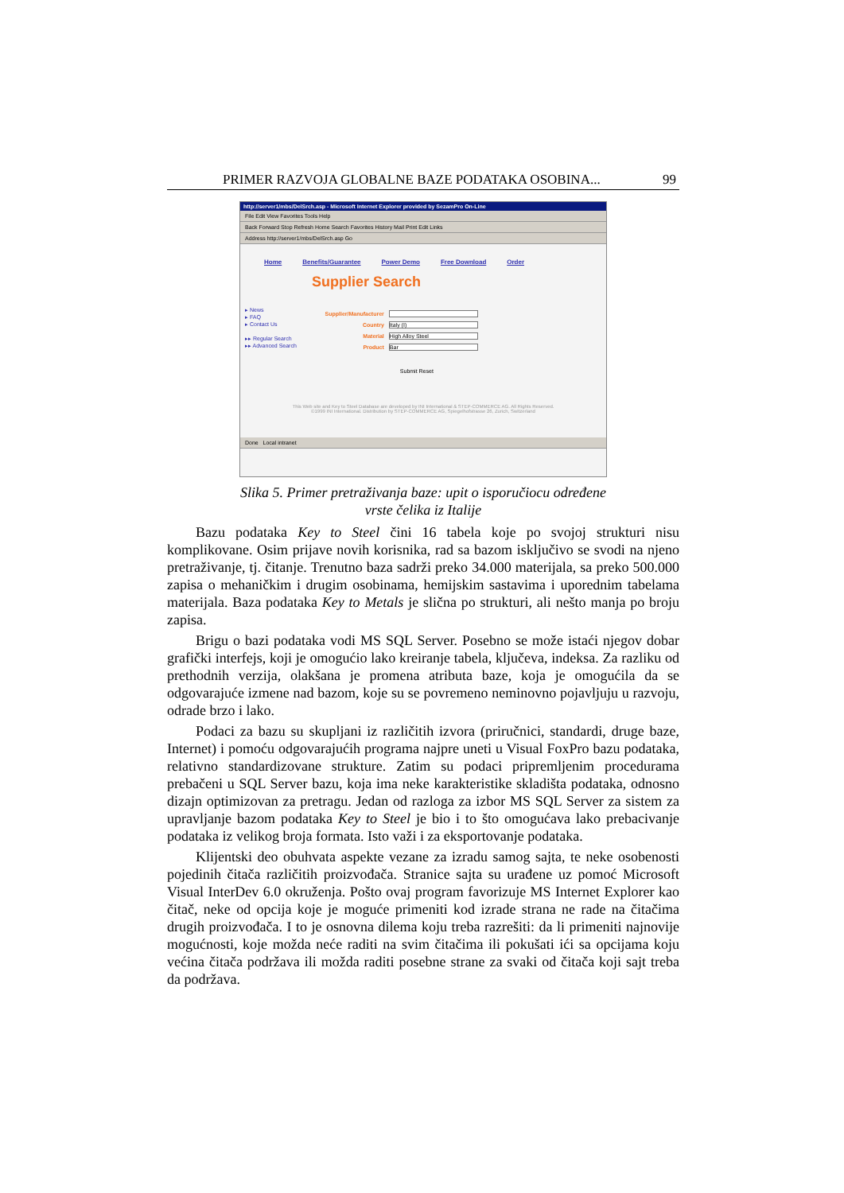PRIMER RAZVOJA GLOBALNE BAZE PODATAKA OSOBINA... 99
http://server1/mbs/DelSrch.asp - Microsoft Internet Explorer provided by SezamPro On-Line
File Edit View Favorites Tools Help
Back Forward Stop Refresh Home Search Favorites History Mail Print Edit Links
Address http://server1/mbs/DelSrch.asp Go
Home Benefits/Guarantee Power Demo Free Download Order
Supplier Search
▸ News
▸ FAQ
▸ Contact Us
▸▸ Regular Search
▸▸ Advanced Search
Supplier/Manufacturer
Country Italy (I)
Material High Alloy Steel
Product Bar
Submit Reset
This Web site and Key to Steel Database are developed by INI International & STEP-COMMERCE AG. All Rights Reserved.
©1999 INI International. Distribution by STEP-COMMERCE AG, Spiegelhofstrasse 26, Zurich, Switzerland
Done Local intranet
Slika 5. Primer pretraživanja baze: upit o isporučiocu određene
vrste čelika iz Italije
Bazu podataka Key to Steel čini 16 tabela koje po svojoj strukturi nisu komplikovane. Osim prijave novih korisnika, rad sa bazom isključivo se svodi na njeno pretraživanje, tj. čitanje. Trenutno baza sadrži preko 34.000 materijala, sa preko 500.000 zapisa o mehaničkim i drugim osobinama, hemijskim sastavima i uporednim tabelama materijala. Baza podataka Key to Metals je slična po strukturi, ali nešto manja po broju zapisa.
Brigu o bazi podataka vodi MS SQL Server. Posebno se može istaći njegov dobar grafički interfejs, koji je omogućio lako kreiranje tabela, ključeva, indeksa. Za razliku od prethodnih verzija, olakšana je promena atributa baze, koja je omogućila da se odgovarajuće izmene nad bazom, koje su se povremeno neminovno pojavljuju u razvoju, odrade brzo i lako.
Podaci za bazu su skupljani iz različitih izvora (priručnici, standardi, druge baze, Internet) i pomoću odgovarajućih programa najpre uneti u Visual FoxPro bazu podataka, relativno standardizovane strukture. Zatim su podaci pripremljenim procedurama prebačeni u SQL Server bazu, koja ima neke karakteristike skladišta podataka, odnosno dizajn optimizovan za pretragu. Jedan od razloga za izbor MS SQL Server za sistem za upravljanje bazom podataka Key to Steel je bio i to što omogućava lako prebacivanje podataka iz velikog broja formata. Isto važi i za eksportovanje podataka.
Klijentski deo obuhvata aspekte vezane za izradu samog sajta, te neke osobenosti pojedinih čitača različitih proizvođača. Stranice sajta su urađene uz pomoć Microsoft Visual InterDev 6.0 okruženja. Pošto ovaj program favorizuje MS Internet Explorer kao čitač, neke od opcija koje je moguće primeniti kod izrade strana ne rade na čitačima drugih proizvođača. I to je osnovna dilema koju treba razrešiti: da li primeniti najnovije mogućnosti, koje možda neće raditi na svim čitačima ili pokušati ići sa opcijama koju većina čitača podržava ili možda raditi posebne strane za svaki od čitača koji sajt treba da podržava.